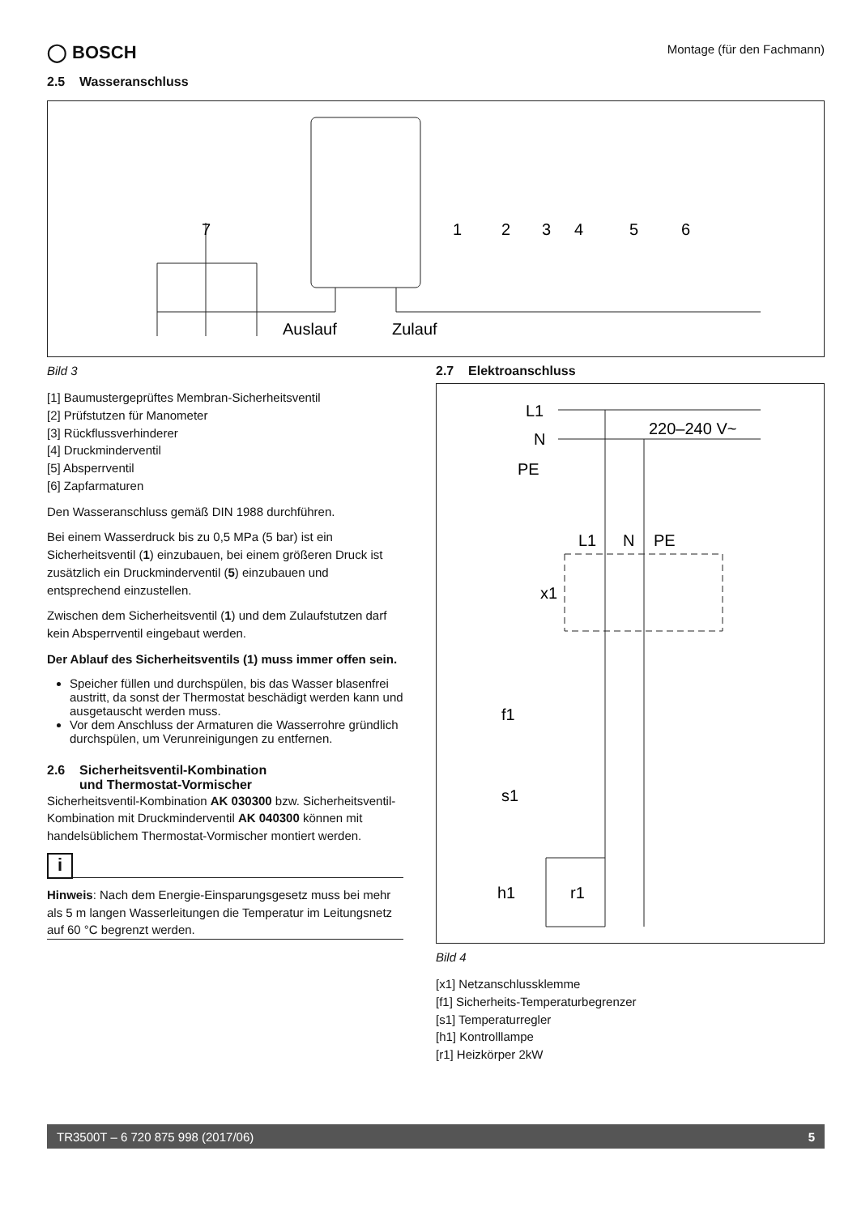◯ BOSCH
Montage (für den Fachmann)
2.5 Wasseranschluss
7
1
2
3
4
5
6
Auslauf
Zulauf
Bild 3
[1] Baumustergeprüftes Membran-Sicherheitsventil
[2] Prüfstutzen für Manometer
[3] Rückflussverhinderer
[4] Druckminderventil
[5] Absperrventil
[6] Zapfarmaturen
Den Wasseranschluss gemäß DIN 1988 durchführen.
Bei einem Wasserdruck bis zu 0,5 MPa (5 bar) ist ein Sicherheitsventil (1) einzubauen, bei einem größeren Druck ist zusätzlich ein Druckminderventil (5) einzubauen und entsprechend einzustellen.
Zwischen dem Sicherheitsventil (1) und dem Zulaufstutzen darf kein Absperrventil eingebaut werden.
Der Ablauf des Sicherheitsventils (1) muss immer offen sein.
Speicher füllen und durchspülen, bis das Wasser blasenfrei austritt, da sonst der Thermostat beschädigt werden kann und ausgetauscht werden muss.
Vor dem Anschluss der Armaturen die Wasserrohre gründlich durchspülen, um Verunreinigungen zu entfernen.
2.6 Sicherheitsventil-Kombination
und Thermostat-Vormischer
Sicherheitsventil-Kombination AK 030300 bzw. Sicherheitsventil-Kombination mit Druckminderventil AK 040300 können mit handelsüblichem Thermostat-Vormischer montiert werden.
i
Hinweis: Nach dem Energie-Einsparungsgesetz muss bei mehr als 5 m langen Wasserleitungen die Temperatur im Leitungsnetz auf 60 °C begrenzt werden.
2.7 Elektroanschluss
L1
N
PE
220–240 V~
L1
N
PE
x1
f1
s1
h1
r1
Bild 4
[x1] Netzanschlussklemme
[f1] Sicherheits-Temperaturbegrenzer
[s1] Temperaturregler
[h1] Kontrolllampe
[r1] Heizkörper 2kW
TR3500T – 6 720 875 998 (2017/06) 5